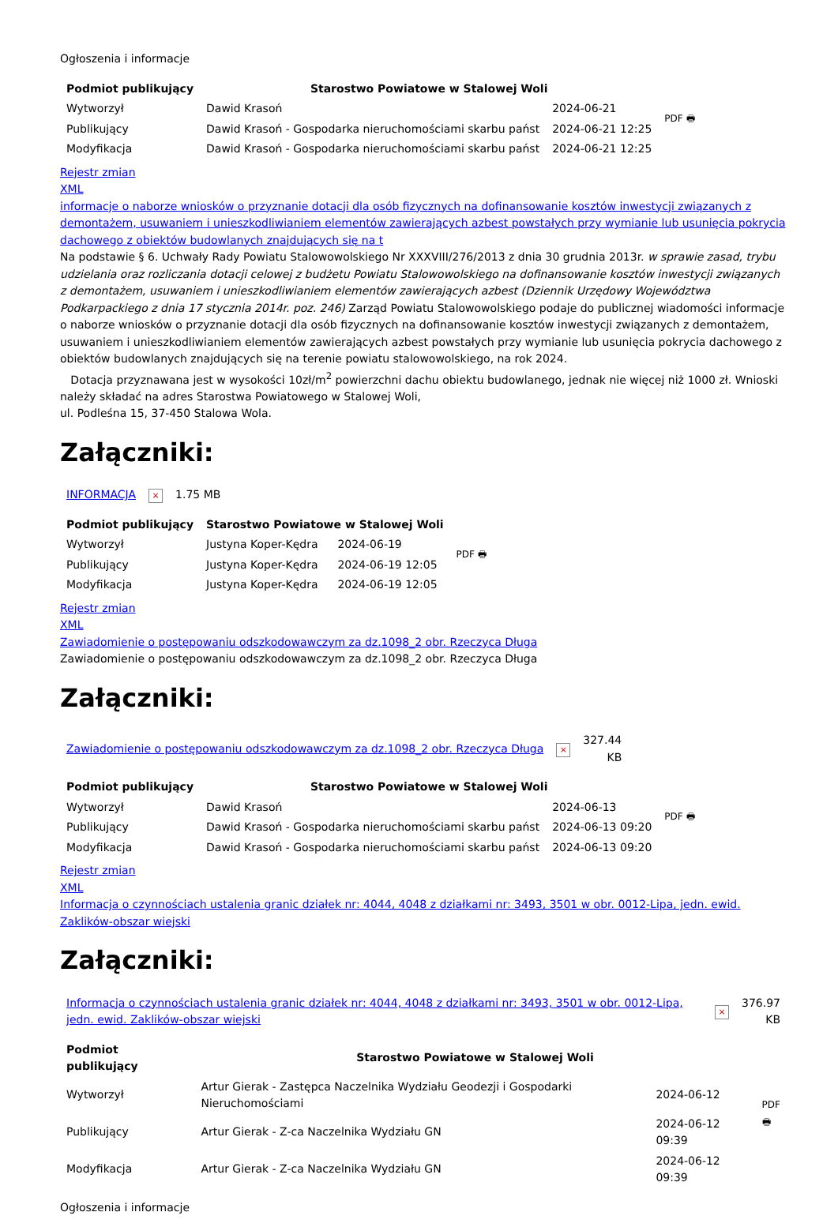Ogłoszenia i informacje
| Podmiot publikujący | Starostwo Powiatowe w Stalowej Woli | | PDF 🖶 |
| Wytworzył | Dawid Krasoń | 2024-06-21 | |
| Publikujący | Dawid Krasoń - Gospodarka nieruchomościami skarbu państ | 2024-06-21 12:25 | |
| Modyfikacja | Dawid Krasoń - Gospodarka nieruchomościami skarbu państ | 2024-06-21 12:25 | |
Rejestr zmian
XML
informacje o naborze wniosków o przyznanie dotacji dla osób fizycznych na dofinansowanie kosztów inwestycji związanych z demontażem, usuwaniem i unieszkodliwianiem elementów zawierających azbest powstałych przy wymianie lub usunięcia pokrycia dachowego z obiektów budowlanych znajdujących się na t
Na podstawie § 6. Uchwały Rady Powiatu Stalowowolskiego Nr XXXVIII/276/2013 z dnia 30 grudnia 2013r. w sprawie zasad, trybu udzielania oraz rozliczania dotacji celowej z budżetu Powiatu Stalowowolskiego na dofinansowanie kosztów inwestycji związanych z demontażem, usuwaniem i unieszkodliwianiem elementów zawierających azbest (Dziennik Urzędowy Województwa Podkarpackiego z dnia 17 stycznia 2014r. poz. 246) Zarząd Powiatu Stalowowolskiego podaje do publicznej wiadomości informacje o naborze wniosków o przyznanie dotacji dla osób fizycznych na dofinansowanie kosztów inwestycji związanych z demontażem, usuwaniem i unieszkodliwianiem elementów zawierających azbest powstałych przy wymianie lub usunięcia pokrycia dachowego z obiektów budowlanych znajdujących się na terenie powiatu stalowowolskiego, na rok 2024.
Dotacja przyznawana jest w wysokości 10zł/m<sup>2</sup> powierzchni dachu obiektu budowlanego, jednak nie więcej niż 1000 zł. Wnioski należy składać na adres Starostwa Powiatowego w Stalowej Woli,
ul. Podleśna 15, 37-450 Stalowa Wola.
Załączniki:
| INFORMACJA | × | 1.75 MB |
| Podmiot publikujący | Starostwo Powiatowe w Stalowej Woli | | PDF 🖶 |
| Wytworzył | Justyna Koper-Kędra | 2024-06-19 | |
| Publikujący | Justyna Koper-Kędra | 2024-06-19 12:05 | |
| Modyfikacja | Justyna Koper-Kędra | 2024-06-19 12:05 | |
Rejestr zmian
XML
Zawiadomienie o postępowaniu odszkodowawczym za dz.1098_2 obr. Rzeczyca Długa
Zawiadomienie o postępowaniu odszkodowawczym za dz.1098_2 obr. Rzeczyca Długa
Załączniki:
| Zawiadomienie o postępowaniu odszkodowawczym za dz.1098_2 obr. Rzeczyca Długa | × | 327.44 KB |
| Podmiot publikujący | Starostwo Powiatowe w Stalowej Woli | | PDF 🖶 |
| Wytworzył | Dawid Krasoń | 2024-06-13 | |
| Publikujący | Dawid Krasoń - Gospodarka nieruchomościami skarbu państ | 2024-06-13 09:20 | |
| Modyfikacja | Dawid Krasoń - Gospodarka nieruchomościami skarbu państ | 2024-06-13 09:20 | |
Rejestr zmian
XML
Informacja o czynnościach ustalenia granic działek nr: 4044, 4048 z działkami nr: 3493, 3501 w obr. 0012-Lipa, jedn. ewid. Zaklików-obszar wiejski
Załączniki:
| Informacja o czynnościach ustalenia granic działek nr: 4044, 4048 z działkami nr: 3493, 3501 w obr. 0012-Lipa, jedn. ewid. Zaklików-obszar wiejski | × | 376.97 KB |
| Podmiot publikujący | Starostwo Powiatowe w Stalowej Woli | | PDF 🖶 |
| Wytworzył | Artur Gierak - Zastępca Naczelnika Wydziału Geodezji i Gospodarki Nieruchomościami | 2024-06-12 | |
| Publikujący | Artur Gierak - Z-ca Naczelnika Wydziału GN | 2024-06-12 09:39 | |
| Modyfikacja | Artur Gierak - Z-ca Naczelnika Wydziału GN | 2024-06-12 09:39 | |
Ogłoszenia i informacje